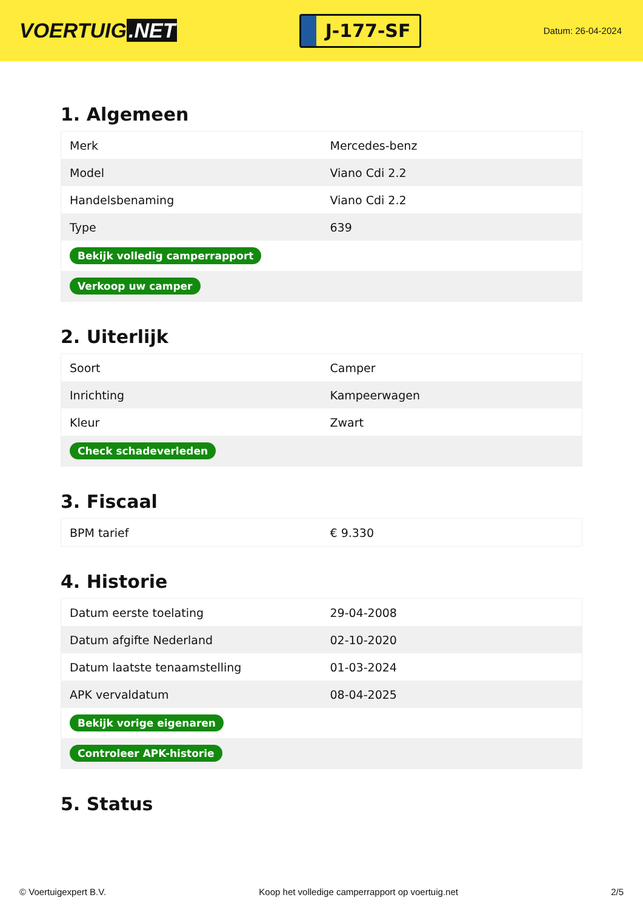VOERTUIG.NET
J-177-SF
Datum: 26-04-2024
1. Algemeen
| Merk | Mercedes-benz |
| Model | Viano Cdi 2.2 |
| Handelsbenaming | Viano Cdi 2.2 |
| Type | 639 |
| Bekijk volledig camperrapport | |
| Verkoop uw camper | |
2. Uiterlijk
| Soort | Camper |
| Inrichting | Kampeerwagen |
| Kleur | Zwart |
| Check schadeverleden | |
3. Fiscaal
| BPM tarief | € 9.330 |
4. Historie
| Datum eerste toelating | 29-04-2008 |
| Datum afgifte Nederland | 02-10-2020 |
| Datum laatste tenaamstelling | 01-03-2024 |
| APK vervaldatum | 08-04-2025 |
| Bekijk vorige eigenaren | |
| Controleer APK-historie | |
5. Status
© Voertuigexpert B.V. Koop het volledige camperrapport op voertuig.net 2/5